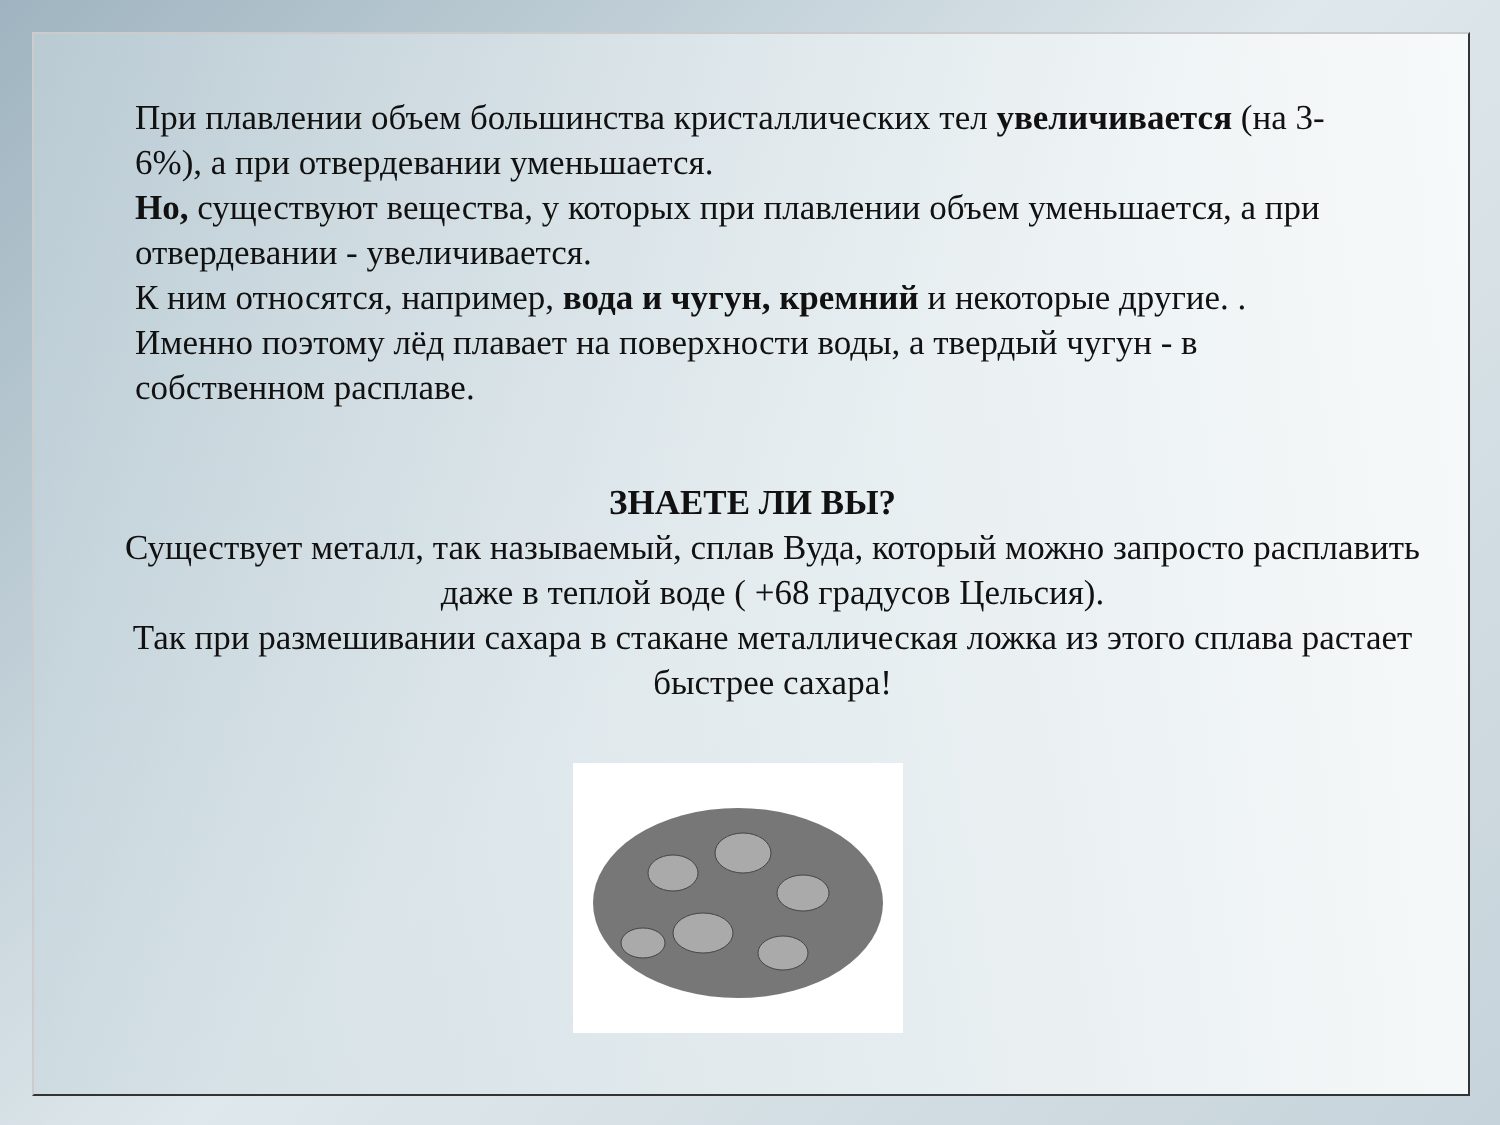При плавлении объем большинства кристаллических тел увеличивается (на 3-6%), а при отвердевании уменьшается.
Но, существуют вещества, у которых при плавлении объем уменьшается, а при отвердевании - увеличивается.
К ним относятся, например, вода и чугун, кремний и некоторые другие. .
Именно поэтому лёд плавает на поверхности воды, а твердый чугун - в собственном расплаве.
ЗНАЕТЕ ЛИ ВЫ?
Существует металл, так называемый, сплав Вуда, который можно запросто расплавить даже в теплой воде ( +68 градусов Цельсия).
Так при размешивании сахара в стакане металлическая ложка из этого сплава растает быстрее сахара!